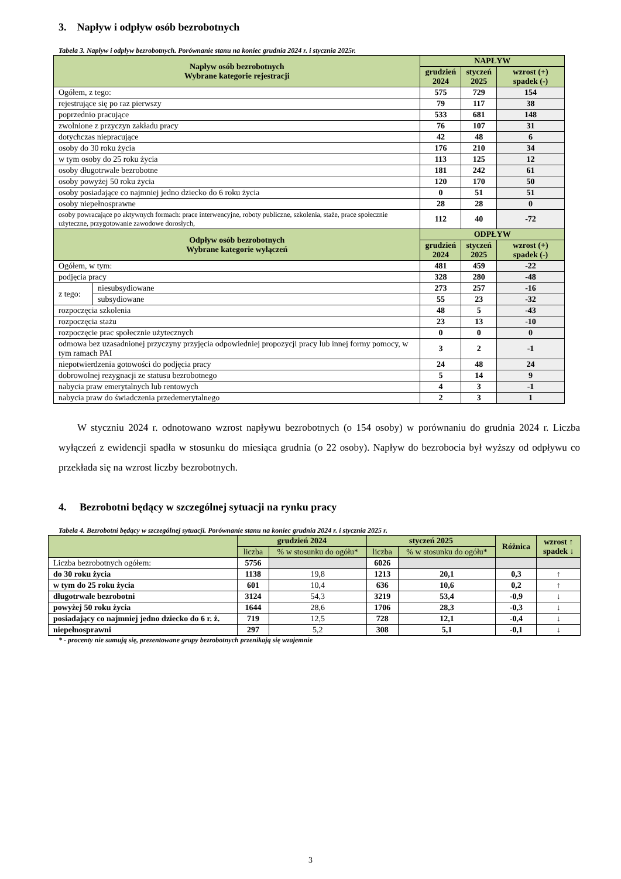3. Napływ i odpływ osób bezrobotnych
Tabela 3. Napływ i odpływ bezrobotnych. Porównanie stanu na koniec grudnia 2024 r. i stycznia 2025r.
| Napływ osób bezrobotnych Wybrane kategorie rejestracji | | NAPŁYW | | |
| --- | --- | --- | --- | --- |
| | | grudzień 2024 | styczeń 2025 | wzrost (+) spadek (-) |
| Ogółem, z tego: | | 575 | 729 | 154 |
| rejestrujące się po raz pierwszy | | 79 | 117 | 38 |
| poprzednio pracujące | | 533 | 681 | 148 |
| zwolnione z przyczyn zakładu pracy | | 76 | 107 | 31 |
| dotychczas niepracujące | | 42 | 48 | 6 |
| osoby do 30 roku życia | | 176 | 210 | 34 |
| w tym osoby do 25 roku życia | | 113 | 125 | 12 |
| osoby długotrwale bezrobotne | | 181 | 242 | 61 |
| osoby powyżej 50 roku życia | | 120 | 170 | 50 |
| osoby posiadające co najmniej jedno dziecko do 6 roku życia | | 0 | 51 | 51 |
| osoby niepełnosprawne | | 28 | 28 | 0 |
| osoby powracające po aktywnych formach: prace interwencyjne, roboty publiczne, szkolenia, staże, prace społecznie użyteczne, przygotowanie zawodowe dorosłych, | | 112 | 40 | -72 |
| Odpływ osób bezrobotnych Wybrane kategorie wyłączeń | | ODPŁYW | | |
| | | grudzień 2024 | styczeń 2025 | wzrost (+) spadek (-) |
| Ogółem, w tym: | | 481 | 459 | -22 |
| podjęcia pracy | | 328 | 280 | -48 |
| z tego: | niesubsydiowane | 273 | 257 | -16 |
| | subsydiowane | 55 | 23 | -32 |
| rozpoczęcia szkolenia | | 48 | 5 | -43 |
| rozpoczęcia stażu | | 23 | 13 | -10 |
| rozpoczęcie prac społecznie użytecznych | | 0 | 0 | 0 |
| odmowa bez uzasadnionej przyczyny przyjęcia odpowiedniej propozycji pracy lub innej formy pomocy, w tym ramach PAI | | 3 | 2 | -1 |
| niepotwierdzenia gotowości do podjęcia pracy | | 24 | 48 | 24 |
| dobrowolnej rezygnacji ze statusu bezrobotnego | | 5 | 14 | 9 |
| nabycia praw emerytalnych lub rentowych | | 4 | 3 | -1 |
| nabycia praw do świadczenia przedemerytalnego | | 2 | 3 | 1 |
W styczniu 2024 r. odnotowano wzrost napływu bezrobotnych (o 154 osoby) w porównaniu do grudnia 2024 r. Liczba wyłączeń z ewidencji spadła w stosunku do miesiąca grudnia (o 22 osoby). Napływ do bezrobocia był wyższy od odpływu co przekłada się na wzrost liczby bezrobotnych.
4. Bezrobotni będący w szczególnej sytuacji na rynku pracy
Tabela 4. Bezrobotni będący w szczególnej sytuacji. Porównanie stanu na koniec grudnia 2024 r. i stycznia 2025 r.
| | grudzień 2024 | | styczeń 2025 | | Różnica | wzrost ↑ spadek ↓ |
| --- | --- | --- | --- | --- | --- | --- |
| | liczba | % w stosunku do ogółu* | liczba | % w stosunku do ogółu* | | |
| Liczba bezrobotnych ogółem: | 5756 | | 6026 | | | |
| do 30 roku życia | 1138 | 19,8 | 1213 | 20,1 | 0,3 | ↑ |
| w tym do 25 roku życia | 601 | 10,4 | 636 | 10,6 | 0,2 | ↑ |
| długotrwale bezrobotni | 3124 | 54,3 | 3219 | 53,4 | -0,9 | ↓ |
| powyżej 50 roku życia | 1644 | 28,6 | 1706 | 28,3 | -0,3 | ↓ |
| posiadający co najmniej jedno dziecko do 6 r. ż. | 719 | 12,5 | 728 | 12,1 | -0,4 | ↓ |
| niepełnosprawni | 297 | 5,2 | 308 | 5,1 | -0,1 | ↓ |
* - procenty nie sumują się, prezentowane grupy bezrobotnych przenikają się wzajemnie
3